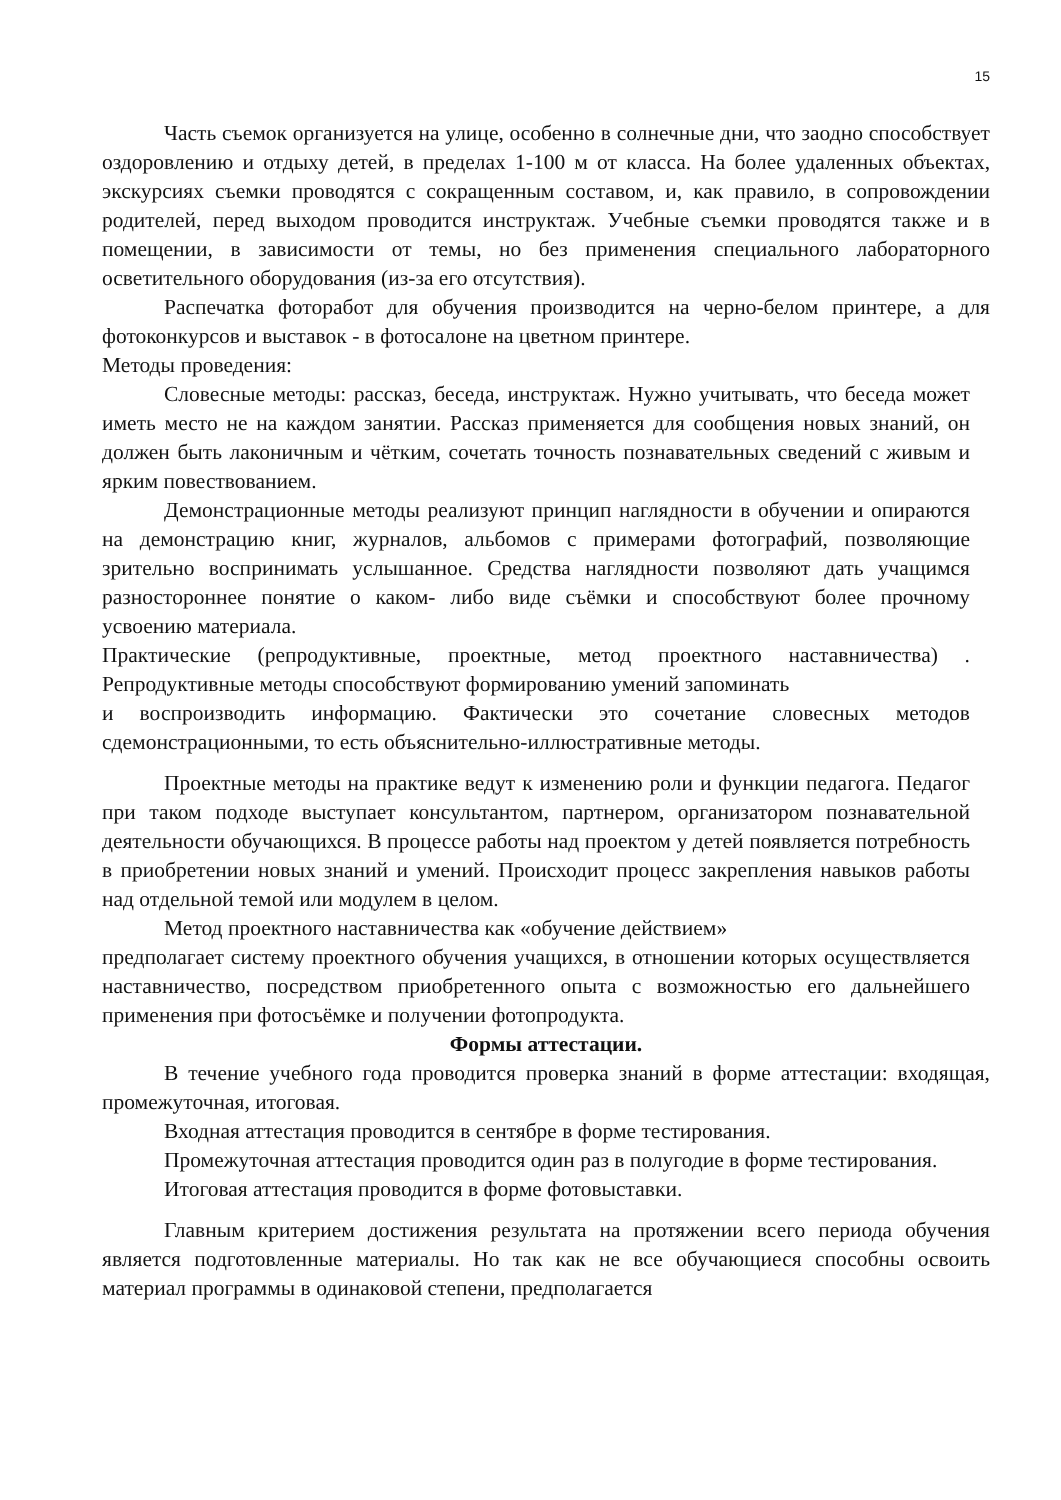15
Часть съемок организуется на улице, особенно в солнечные дни, что заодно способствует оздоровлению и отдыху детей, в пределах 1-100 м от класса. На более удаленных объектах, экскурсиях съемки проводятся с сокращенным составом, и, как правило, в сопровождении родителей, перед выходом проводится инструктаж. Учебные съемки проводятся также и в помещении, в зависимости от темы, но без применения специального лабораторного осветительного оборудования (из-за его отсутствия).
Распечатка фоторабот для обучения производится на черно-белом принтере, а для фотоконкурсов и выставок - в фотосалоне на цветном принтере.
Методы проведения:
Словесные методы: рассказ, беседа, инструктаж. Нужно учитывать, что беседа может иметь место не на каждом занятии. Рассказ применяется для сообщения новых знаний, он должен быть лаконичным и чётким, сочетать точность познавательных сведений с живым и ярким повествованием.
Демонстрационные методы реализуют принцип наглядности в обучении и опираются на демонстрацию книг, журналов, альбомов с примерами фотографий, позволяющие зрительно воспринимать услышанное. Средства наглядности позволяют дать учащимся разностороннее понятие о каком- либо виде съёмки и способствуют более прочному усвоению материала.
Практические (репродуктивные, проектные, метод проектного наставничества) . Репродуктивные методы способствуют формированию умений запоминать
и воспроизводить информацию. Фактически это сочетание словесных методов сдемонстрационными, то есть объяснительно-иллюстративные методы.
Проектные методы на практике ведут к изменению роли и функции педагога. Педагог при таком подходе выступает консультантом, партнером, организатором познавательной деятельности обучающихся. В процессе работы над проектом у детей появляется потребность в приобретении новых знаний и умений. Происходит процесс закрепления навыков работы над отдельной темой или модулем в целом.
Метод проектного наставничества как «обучение действием»
предполагает систему проектного обучения учащихся, в отношении которых осуществляется наставничество, посредством приобретенного опыта с возможностью его дальнейшего применения при фотосъёмке и получении фотопродукта.
Формы аттестации.
В течение учебного года проводится проверка знаний в форме аттестации: входящая, промежуточная, итоговая.
Входная аттестация проводится в сентябре в форме тестирования.
Промежуточная аттестация проводится один раз в полугодие в форме тестирования.
Итоговая аттестация проводится в форме фотовыставки.
Главным критерием достижения результата на протяжении всего периода обучения является подготовленные материалы. Но так как не все обучающиеся способны освоить материал программы в одинаковой степени, предполагается